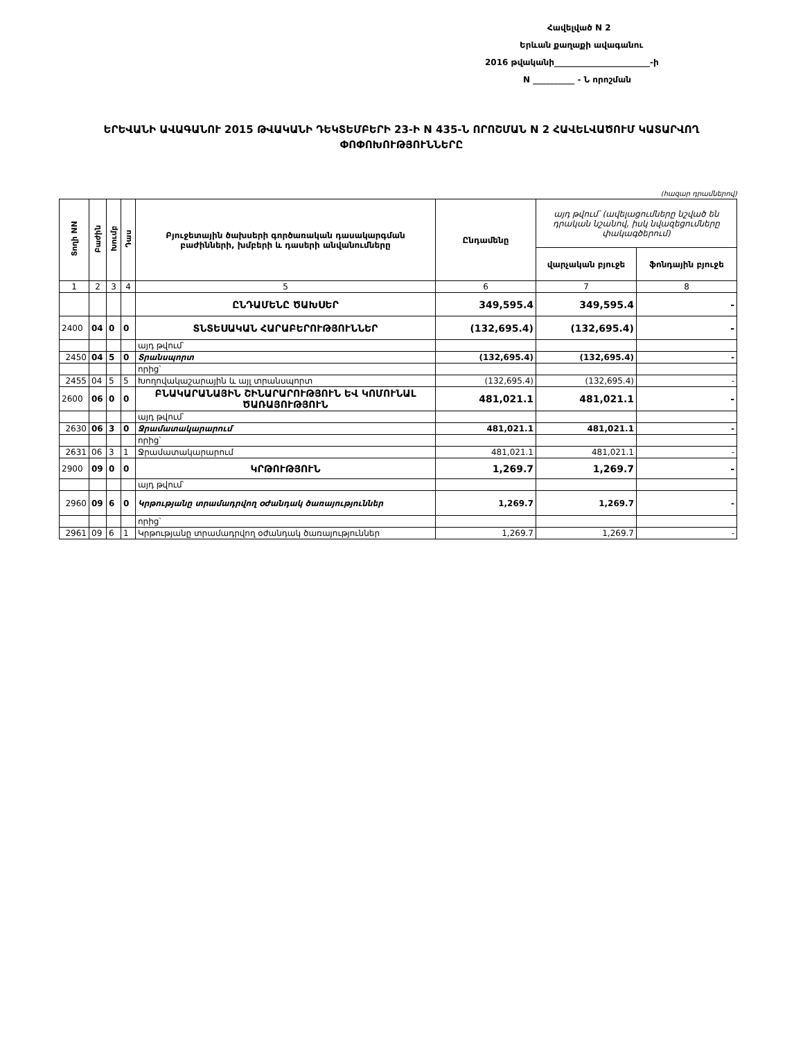Հավելված N 2
Երևան քաղաքի ավագանու
2016 թվականի_______________________-ի
N __________ - Ն որոշման
ԵՐԵՎԱՆԻ ԱՎԱԳԱՆՈՒ 2015 ԹՎԱԿԱՆԻ ԴԵԿՏԵՄԲԵՐԻ 23-Ի N 435-Ն ՈՐՈՇՄԱՆ N 2 ՀԱՎԵԼՎԱԾՈՒՄ ԿԱՏԱՐՎՈՂ ՓՈՓՈԽՈՒԹՅՈՒՆՆԵՐԸ
(հազար դրամներով)
| Տողի NN | Բաժին | Խումբ | Դաս | Բյուջետային ծախսերի գործառական դասակարգման բաժինների, խմբերի և դասերի անվանումները | Ընդամենը | այդ թվում՝ (ավելացումները նշված են դրական նշանով, իսկ նվազեցումները փակագծերում) | |
| --- | --- | --- | --- | --- | --- | --- | --- |
| | | | | | | վարչական բյուջե | ֆոնդային բյուջե |
| 1 | 2 | 3 | 4 | 5 | 6 | 7 | 8 |
| | | | | ԸՆԴԱՄԵՆԸ ԾԱԽՍԵՐ | 349,595.4 | 349,595.4 | - |
| 2400 | 04 | 0 | 0 | ՏՆՏԵՍԱԿԱՆ ՀԱՐԱԲԵՐՈՒԹՅՈՒՆՆԵՐ | (132,695.4) | (132,695.4) | - |
| | | | | այդ թվում՝ | | | |
| 2450 | 04 | 5 | 0 | Տրանսպորտ | (132,695.4) | (132,695.4) | - |
| | | | | որից՝ | | | |
| 2455 | 04 | 5 | 5 | Խողովակաշարային և այլ տրանսպորտ | (132,695.4) | (132,695.4) | - |
| 2600 | 06 | 0 | 0 | ԲՆԱԿԱՐԱՆԱՅԻՆ ՇԻՆԱՐԱՐՈՒԹՅՈՒՆ ԵՎ ԿՈՄՈՒՆԱԼ ԾԱՌԱՅՈՒԹՅՈՒՆ | 481,021.1 | 481,021.1 | - |
| | | | | այդ թվում՝ | | | |
| 2630 | 06 | 3 | 0 | Ջրամատակարարում | 481,021.1 | 481,021.1 | - |
| | | | | որից՝ | | | |
| 2631 | 06 | 3 | 1 | Ջրամատակարարում | 481,021.1 | 481,021.1 | - |
| 2900 | 09 | 0 | 0 | ԿՐԹՈՒԹՅՈՒՆ | 1,269.7 | 1,269.7 | - |
| | | | | այդ թվում՝ | | | |
| 2960 | 09 | 6 | 0 | Կրթությանը տրամադրվող օժանդակ ծառայություններ | 1,269.7 | 1,269.7 | - |
| | | | | որից՝ | | | |
| 2961 | 09 | 6 | 1 | Կրթությանը տրամադրվող օժանդակ ծառայություններ | 1,269.7 | 1,269.7 | - |